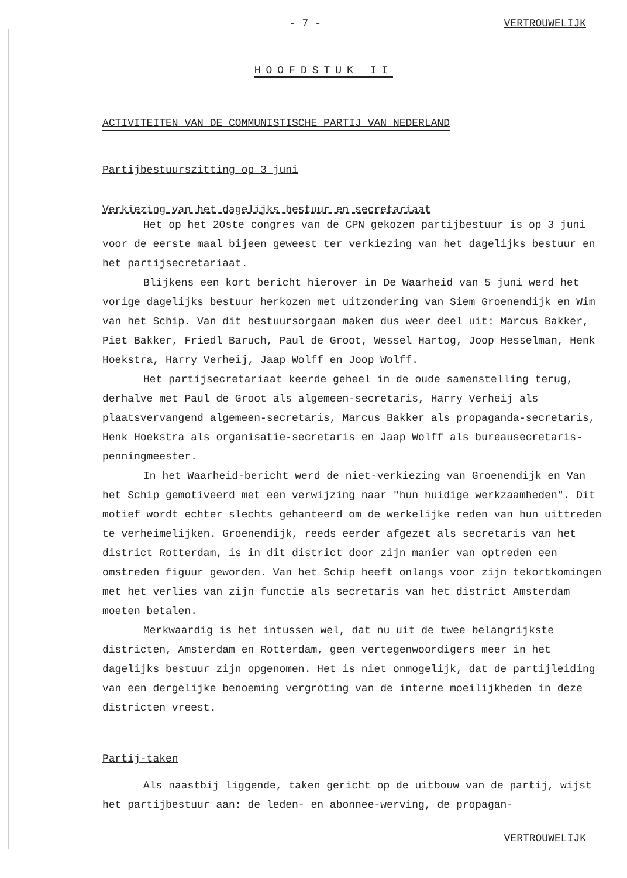- 7 - VERTROUWELIJK
HOOFDSTUK II
ACTIVITEITEN VAN DE COMMUNISTISCHE PARTIJ VAN NEDERLAND
Partijbestuurszitting op 3 juni
Verkiezing van het dagelijks bestuur en secretariaat
Het op het 2Oste congres van de CPN gekozen partijbestuur is op 3 juni voor de eerste maal bijeen geweest ter verkiezing van het dagelijks bestuur en het partijsecretariaat.
Blijkens een kort bericht hierover in De Waarheid van 5 juni werd het vorige dagelijks bestuur herkozen met uitzondering van Siem Groenendijk en Wim van het Schip. Van dit bestuursorgaan maken dus weer deel uit: Marcus Bakker, Piet Bakker, Friedl Baruch, Paul de Groot, Wessel Hartog, Joop Hesselman, Henk Hoekstra, Harry Verheij, Jaap Wolff en Joop Wolff.
Het partijsecretariaat keerde geheel in de oude samenstelling terug, derhalve met Paul de Groot als algemeen-secretaris, Harry Verheij als plaatsvervangend algemeen-secretaris, Marcus Bakker als propaganda-secretaris, Henk Hoekstra als organisatie-secretaris en Jaap Wolff als bureausecretaris-penningmeester.
In het Waarheid-bericht werd de niet-verkiezing van Groenendijk en Van het Schip gemotiveerd met een verwijzing naar "hun huidige werkzaamheden". Dit motief wordt echter slechts gehanteerd om de werkelijke reden van hun uittreden te verheimelijken. Groenendijk, reeds eerder afgezet als secretaris van het district Rotterdam, is in dit district door zijn manier van optreden een omstreden figuur geworden. Van het Schip heeft onlangs voor zijn tekortkomingen met het verlies van zijn functie als secretaris van het district Amsterdam moeten betalen.
Merkwaardig is het intussen wel, dat nu uit de twee belangrijkste districten, Amsterdam en Rotterdam, geen vertegenwoordigers meer in het dagelijks bestuur zijn opgenomen. Het is niet onmogelijk, dat de partijleiding van een dergelijke benoeming vergroting van de interne moeilijkheden in deze districten vreest.
Partij-taken
Als naastbij liggende, taken gericht op de uitbouw van de partij, wijst het partijbestuur aan: de leden- en abonnee-werving, de propagan-
VERTROUWELIJK